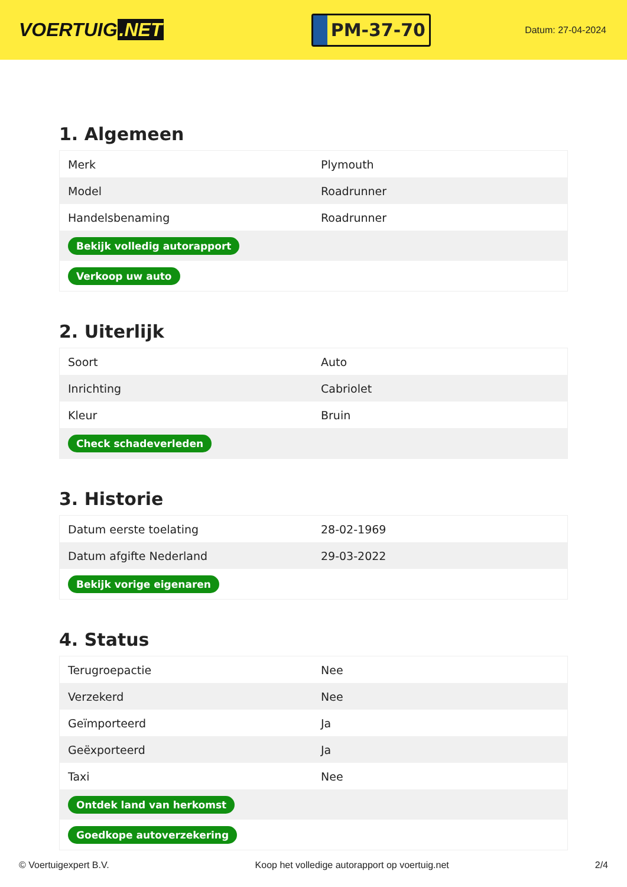VOERTUIG.NET
PM-37-70
Datum: 27-04-2024
1. Algemeen
| Merk | Plymouth |
| Model | Roadrunner |
| Handelsbenaming | Roadrunner |
| Bekijk volledig autorapport | |
| Verkoop uw auto | |
2. Uiterlijk
| Soort | Auto |
| Inrichting | Cabriolet |
| Kleur | Bruin |
| Check schadeverleden | |
3. Historie
| Datum eerste toelating | 28-02-1969 |
| Datum afgifte Nederland | 29-03-2022 |
| Bekijk vorige eigenaren | |
4. Status
| Terugroepactie | Nee |
| Verzekerd | Nee |
| Geïmporteerd | Ja |
| Geëxporteerd | Ja |
| Taxi | Nee |
| Ontdek land van herkomst | |
| Goedkope autoverzekering | |
© Voertuigexpert B.V. Koop het volledige autorapport op voertuig.net 2/4